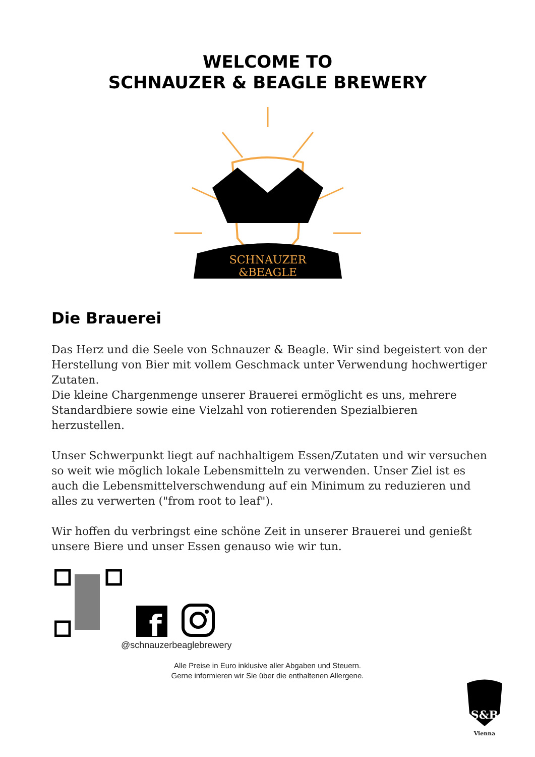WELCOME TO
SCHNAUZER & BEAGLE BREWERY
SCHNAUZER
&BEAGLE
Die Brauerei
Das Herz und die Seele von Schnauzer & Beagle. Wir sind begeistert von der Herstellung von Bier mit vollem Geschmack unter Verwendung hochwertiger Zutaten.
Die kleine Chargenmenge unserer Brauerei ermöglicht es uns, mehrere Standardbiere sowie eine Vielzahl von rotierenden Spezialbieren herzustellen.
Unser Schwerpunkt liegt auf nachhaltigem Essen/Zutaten und wir versuchen so weit wie möglich lokale Lebensmitteln zu verwenden. Unser Ziel ist es auch die Lebensmittelverschwendung auf ein Minimum zu reduzieren und alles zu verwerten ("from root to leaf").
Wir hoffen du verbringst eine schöne Zeit in unserer Brauerei und genießt unsere Biere und unser Essen genauso wie wir tun.
f
@schnauzerbeaglebrewery
Alle Preise in Euro inklusive aller Abgaben und Steuern.
Gerne informieren wir Sie über die enthaltenen Allergene.
S&B
Vienna